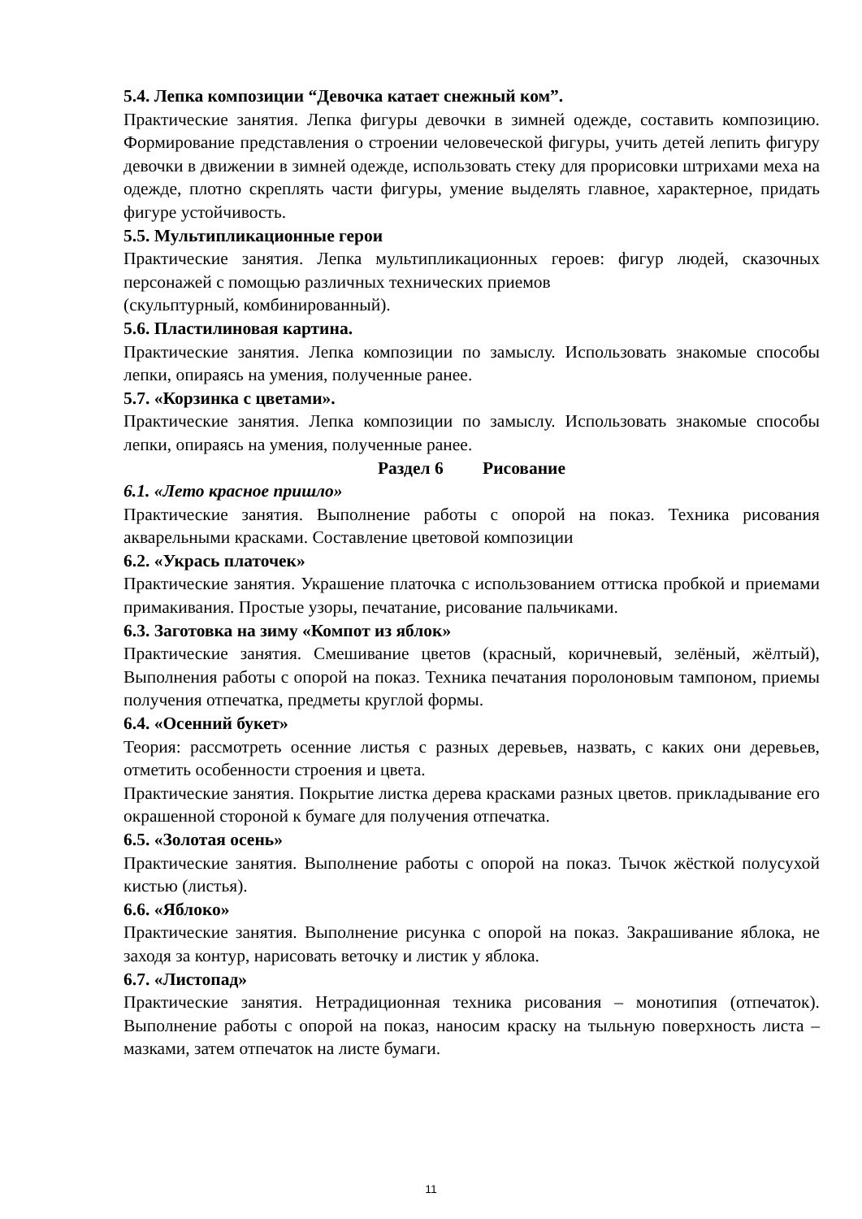5.4. Лепка композиции “Девочка катает снежный ком”.
Практические занятия. Лепка фигуры девочки в зимней одежде, составить композицию. Формирование представления о строении человеческой фигуры, учить детей лепить фигуру девочки в движении в зимней одежде, использовать стеку для прорисовки штрихами меха на одежде, плотно скреплять части фигуры, умение выделять главное, характерное, придать фигуре устойчивость.
5.5. Мультипликационные герои
Практические занятия. Лепка мультипликационных героев: фигур людей, сказочных персонажей с помощью различных технических приемов
(скульптурный, комбинированный).
5.6. Пластилиновая картина.
Практические занятия. Лепка композиции по замыслу. Использовать знакомые способы лепки, опираясь на умения, полученные ранее.
5.7. «Корзинка с цветами».
Практические занятия. Лепка композиции по замыслу. Использовать знакомые способы лепки, опираясь на умения, полученные ранее.
Раздел 6 Рисование
6.1. «Лето красное пришло»
Практические занятия. Выполнение работы с опорой на показ. Техника рисования акварельными красками. Составление цветовой композиции
6.2. «Укрась платочек»
Практические занятия. Украшение платочка с использованием оттиска пробкой и приемами примакивания. Простые узоры, печатание, рисование пальчиками.
6.3. Заготовка на зиму «Компот из яблок»
Практические занятия. Смешивание цветов (красный, коричневый, зелёный, жёлтый), Выполнения работы с опорой на показ. Техника печатания поролоновым тампоном, приемы получения отпечатка, предметы круглой формы.
6.4. «Осенний букет»
Теория: рассмотреть осенние листья с разных деревьев, назвать, с каких они деревьев, отметить особенности строения и цвета.
Практические занятия. Покрытие листка дерева красками разных цветов. прикладывание его окрашенной стороной к бумаге для получения отпечатка.
6.5. «Золотая осень»
Практические занятия. Выполнение работы с опорой на показ. Тычок жёсткой полусухой кистью (листья).
6.6. «Яблоко»
Практические занятия. Выполнение рисунка с опорой на показ. Закрашивание яблока, не заходя за контур, нарисовать веточку и листик у яблока.
6.7. «Листопад»
Практические занятия. Нетрадиционная техника рисования – монотипия (отпечаток). Выполнение работы с опорой на показ, наносим краску на тыльную поверхность листа – мазками, затем отпечаток на листе бумаги.
11